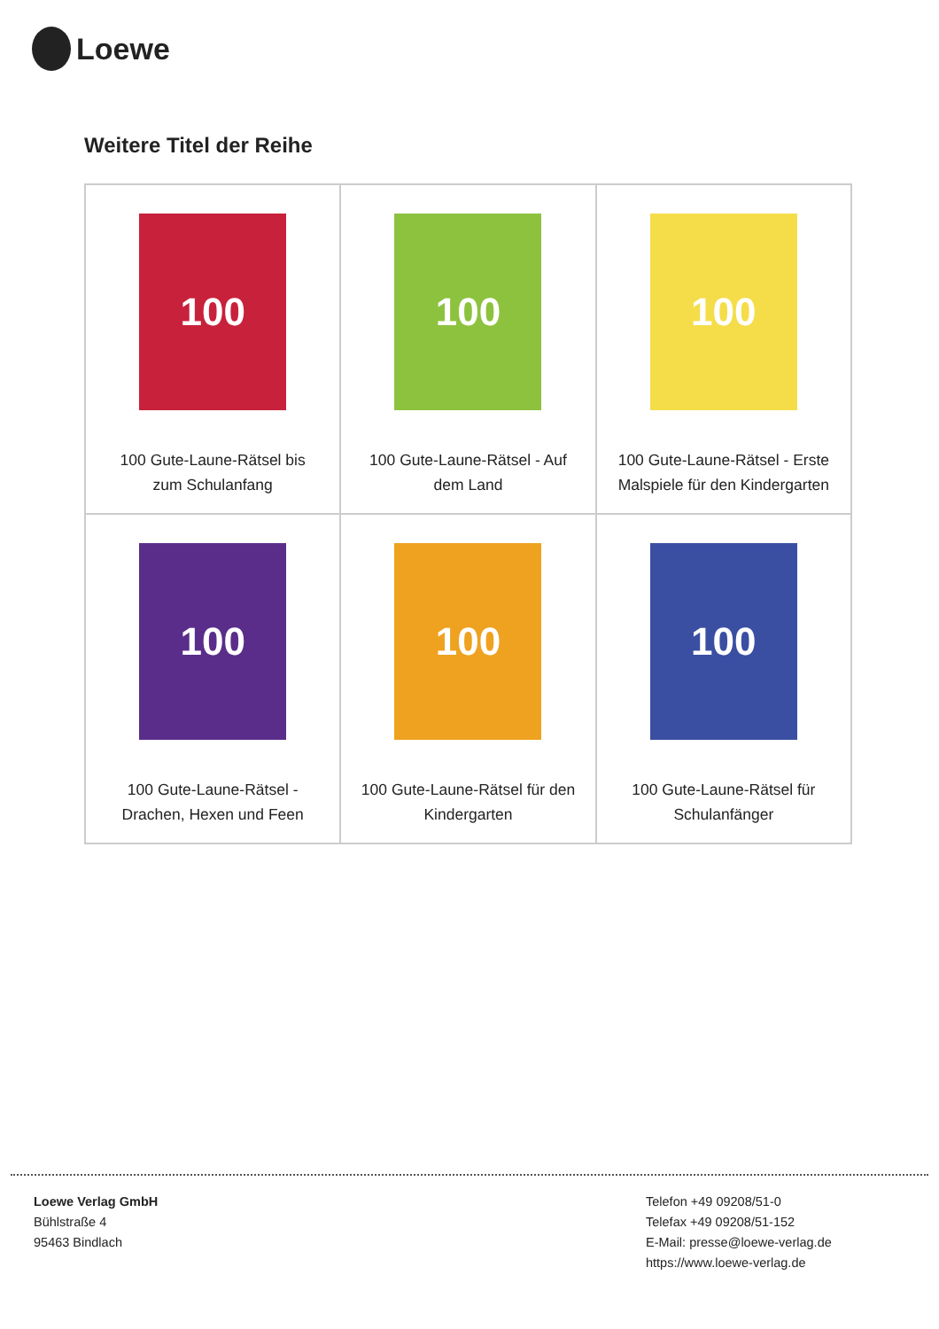Loewe
Weitere Titel der Reihe
| 100 100 Gute-Laune-Rätsel bis zum Schulanfang | 100 100 Gute-Laune-Rätsel - Auf dem Land | 100 100 Gute-Laune-Rätsel - Erste Malspiele für den Kindergarten |
| 100 100 Gute-Laune-Rätsel - Drachen, Hexen und Feen | 100 100 Gute-Laune-Rätsel für den Kindergarten | 100 100 Gute-Laune-Rätsel für Schulanfänger |
Loewe Verlag GmbH
Bühlstraße 4
95463 Bindlach
Telefon +49 09208/51-0
Telefax +49 09208/51-152
E-Mail: presse@loewe-verlag.de
https://www.loewe-verlag.de